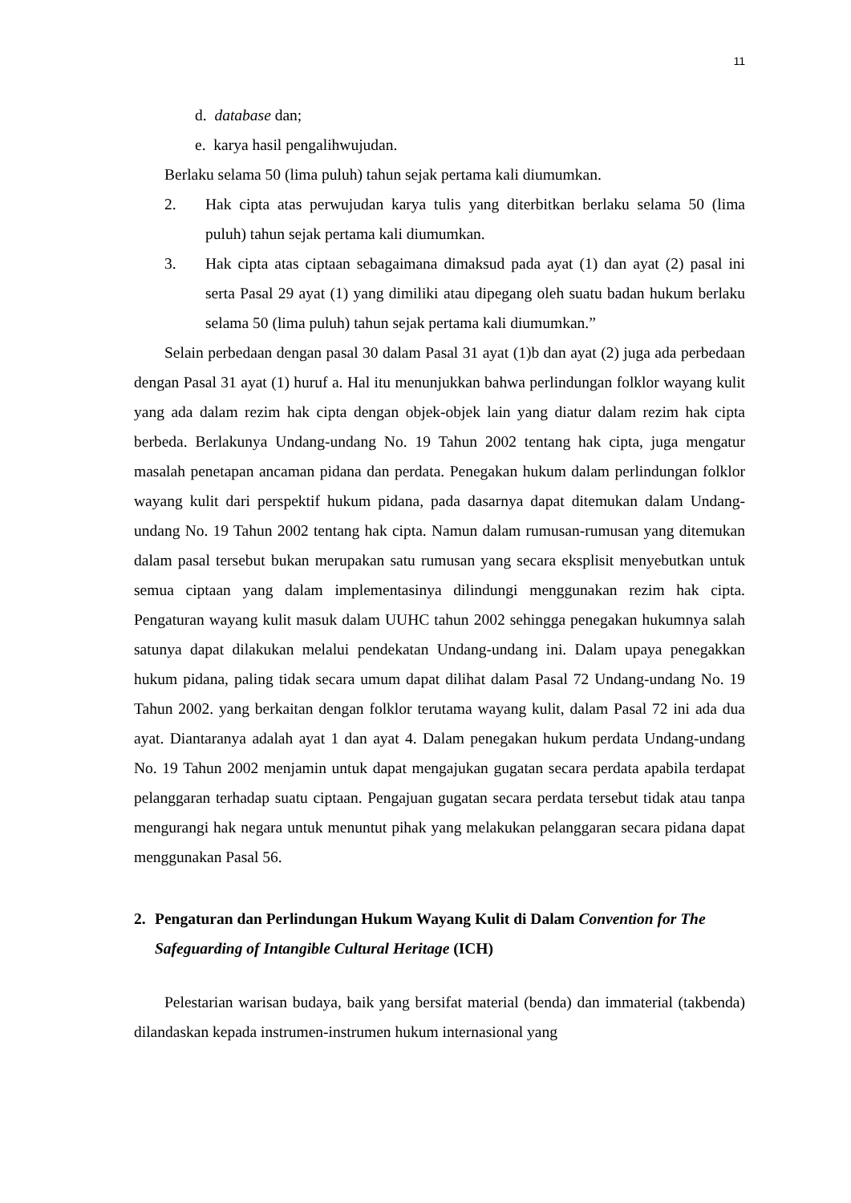11
d. database dan;
e. karya hasil pengalihwujudan.
Berlaku selama 50 (lima puluh) tahun sejak pertama kali diumumkan.
2. Hak cipta atas perwujudan karya tulis yang diterbitkan berlaku selama 50 (lima puluh) tahun sejak pertama kali diumumkan.
3. Hak cipta atas ciptaan sebagaimana dimaksud pada ayat (1) dan ayat (2) pasal ini serta Pasal 29 ayat (1) yang dimiliki atau dipegang oleh suatu badan hukum berlaku selama 50 (lima puluh) tahun sejak pertama kali diumumkan.”
Selain perbedaan dengan pasal 30 dalam Pasal 31 ayat (1)b dan ayat (2) juga ada perbedaan dengan Pasal 31 ayat (1) huruf a. Hal itu menunjukkan bahwa perlindungan folklor wayang kulit yang ada dalam rezim hak cipta dengan objek-objek lain yang diatur dalam rezim hak cipta berbeda. Berlakunya Undang-undang No. 19 Tahun 2002 tentang hak cipta, juga mengatur masalah penetapan ancaman pidana dan perdata. Penegakan hukum dalam perlindungan folklor wayang kulit dari perspektif hukum pidana, pada dasarnya dapat ditemukan dalam Undang-undang No. 19 Tahun 2002 tentang hak cipta. Namun dalam rumusan-rumusan yang ditemukan dalam pasal tersebut bukan merupakan satu rumusan yang secara eksplisit menyebutkan untuk semua ciptaan yang dalam implementasinya dilindungi menggunakan rezim hak cipta. Pengaturan wayang kulit masuk dalam UUHC tahun 2002 sehingga penegakan hukumnya salah satunya dapat dilakukan melalui pendekatan Undang-undang ini. Dalam upaya penegakkan hukum pidana, paling tidak secara umum dapat dilihat dalam Pasal 72 Undang-undang No. 19 Tahun 2002. yang berkaitan dengan folklor terutama wayang kulit, dalam Pasal 72 ini ada dua ayat. Diantaranya adalah ayat 1 dan ayat 4. Dalam penegakan hukum perdata Undang-undang No. 19 Tahun 2002 menjamin untuk dapat mengajukan gugatan secara perdata apabila terdapat pelanggaran terhadap suatu ciptaan. Pengajuan gugatan secara perdata tersebut tidak atau tanpa mengurangi hak negara untuk menuntut pihak yang melakukan pelanggaran secara pidana dapat menggunakan Pasal 56.
2. Pengaturan dan Perlindungan Hukum Wayang Kulit di Dalam Convention for The Safeguarding of Intangible Cultural Heritage (ICH)
Pelestarian warisan budaya, baik yang bersifat material (benda) dan immaterial (takbenda) dilandaskan kepada instrumen-instrumen hukum internasional yang